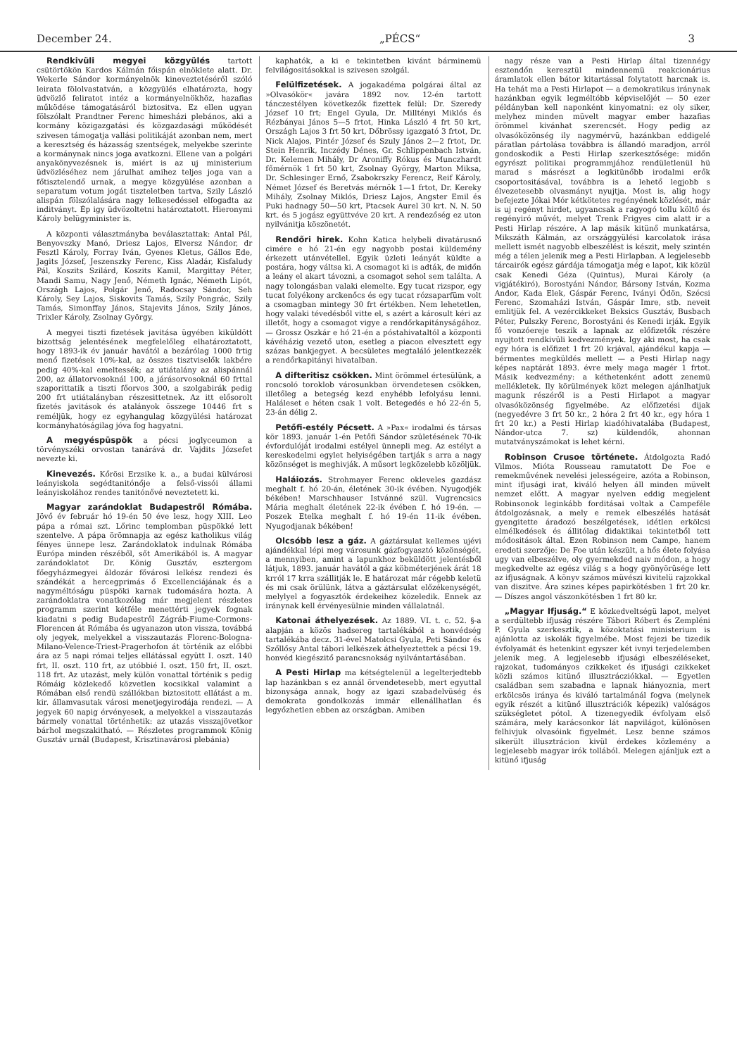December 24. „PÉCS“3
Rendkivüli megyei közgyülés tartott csütörtökön Kardos Kálmán főispán elnöklete alatt. Dr. Wekerle Sándor kormányelnök kineveztetéséről szóló leirata fölolvastatván, a közgyülés elhatározta, hogy üdvözlő feliratot intéz a kormányelnökhöz, hazafias működése támogatásáról biztositva. Ez ellen ugyan fölszólalt Prandtner Ferenc himesházi plebános, aki a kormány közigazgatási és közgazdasági működését szivesen támogatja vallási politikáját azonban nem, mert a keresztség és házasság szentségek, melyekbe szerinte a kormánynak nincs joga avatkozni. Ellene van a polgári anyakönyvezésnek is, miért is az uj ministerium üdvözléséhez nem járulhat amihez teljes joga van a főtisztelendő urnak, a megye közgyülése azonban a separatum votum jogát tiszteletben tartva, Szily László alispán fölszólalására nagy lelkesedéssel elfogadta az inditványt. Ép igy üdvözoltetni határoztatott. Hieronymi Károly belügyminister is.
A központi választmányba beválasztattak: Antal Pál, Benyovszky Manó, Driesz Lajos, Elversz Nándor, dr Fesztl Károly, Forray Iván, Gyenes Kletus, Gállos Ede, Jagits József, Jeszenszky Ferenc, Kiss Aladár, Kisfaludy Pál, Koszits Szilárd, Koszits Kamil, Margittay Péter, Mandi Samu, Nagy Jenő, Németh Ignác, Németh Lipót, Országh Lajos, Polgár Jenő, Radocsay Sándor, Seh Károly, Sey Lajos, Siskovits Tamás, Szily Pongrác, Szily Tamás, Simonffay János, Stajevits János, Szily János, Trixler Károly, Zsolnay György.
A megyei tiszti fizetések javitása ügyében kiküldött bizottság jelentésének megfelelőleg elhatároztatott, hogy 1893-ik év január havától a bezárólag 1000 frtig menő fizetések 10%-kal, az összes tisztviselők lakbére pedig 40%-kal emeltessék; az utiátalány az alispánnál 200, az állatorvosoknál 100, a járásorvosoknál 60 frttal szaporittatik a tiszti főorvos 300, a szolgabirák pedig 200 frt utiátalányban részesittetnek. Az itt elősorolt fizetés javitások és atalányok összege 10446 frt s reméljük, hogy ez egyhangulag közgyülési határozat kormányhatóságilag jóva fog hagyatni.
A megyéspüspök a pécsi joglyceumon a törvényszéki orvostan tanárává dr. Vajdits Józsefet nevezte ki.
Kinevezés. Kőrösi Erzsike k. a., a budai külvárosi leányiskola segédtanitónője a felső-vissói állami leányiskolához rendes tanitónővé neveztetett ki.
Magyar zarándoklat Budapestről Rómába. Jövő év február hó 19-én 50 éve lesz, hogy XIII. Leo pápa a római szt. Lőrinc templomban püspökké lett szentelve. A pápa örömnapja az egész katholikus világ fényes ünnepe lesz. Zarándoklatok indulnak Rómába Európa minden részéből, sőt Amerikából is. A magyar zarándoklatot Dr. König Gusztáv, esztergom főegyházmegyei áldozár fővárosi lelkész rendezi és szándékát a hercegprimás ő Excellenciájának és a nagyméltóságu püspöki karnak tudomására hozta. A zarándoklatra vonatkozólag már megjelent részletes programm szerint kétféle menettérti jegyek fognak kiadatni s pedig Budapestről Zágráb-Fiume-Cormons-Florencen át Rómába és ugyanazon uton vissza, továbbá oly jegyek, melyekkel a visszautazás Florenc-Bologna-Milano-Velence-Triest-Pragerhofon át történik az előbbi ára az 5 napi római teljes ellátással együtt I. oszt. 140 frt, II. oszt. 110 frt, az utóbbié I. oszt. 150 frt, II. oszt. 118 frt. Az utazást, mely külön vonattal történik s pedig Rómáig közlekedő közvetlen kocsikkal valamint a Rómában első rendü szállókban biztositott ellátást a m. kir. államvasutak városi menetjegyirodája rendezi. — A jegyek 60 napig érvényesek, a melyekkel a visszautazás bármely vonattal történhetik: az utazás visszajövetkor bárhol megszakitható. — Részletes programmok König Gusztáv urnál (Budapest, Krisztinavárosi plebánia)
kaphatók, a ki e tekintetben kivánt bárminemü felvilágositásokkal is szivesen szolgál.
Felülfizetések. A jogakadéma polgárai által az »Olvasókör« javára 1892 nov. 12-én tartott tánczestélyen következők fizettek felül: Dr. Szeredy József 10 frt; Engel Gyula, Dr. Milltényi Miklós és Rézbányai János 5—5 frtot, Hinka László 4 frt 50 krt, Országh Lajos 3 frt 50 krt, Dőbrössy igazgató 3 frtot, Dr. Nick Alajos, Pintér József és Szuly János 2—2 frtot, Dr. Stein Henrik, Inczédy Dénes, Gr. Schlippenbach István, Dr. Kelemen Mihály, Dr Aroniffy Rókus és Munczhardt főmérnök 1 frt 50 krt, Zsolnay György, Marton Miksa, Dr. Schlesinger Ernő, Zsabokrszky Ferencz, Reif Károly, Német József és Beretvás mérnök 1—1 frtot, Dr. Kereky Mihály, Zsolnay Miklós, Driesz Lajos, Angster Emil és Puki hadnagy 50—50 krt, Ptacsek Aurel 30 krt. N. N. 50 krt. és 5 jogász együttvéve 20 krt. A rendezőség ez uton nyilvánitja köszönetét.
Rendőri hirek. Kohn Katica helybeli divatárusnő cimére e hó 21-én egy nagyobb postai küldemény érkezett utánvétellel. Egyik üzleti leányát küldte a postára, hogy váltsa ki. A csomagot ki is adták, de midőn a leány el akart távozni, a csomagot sehol sem találta. A nagy tolongásban valaki elemelte. Egy tucat rizspor, egy tucat folyékony arckenőcs és egy tucat rózsaparfüm volt a csomagban mintegy 30 frt értékben. Nem lehetetlen, hogy valaki tévedésből vitte el, s azért a károsult kéri az illetőt, hogy a csomagot vigye a rendőrkapitányságához. — Grossz Oszkár e hó 21-én a póstahivataltól a központi kávéházig vezető uton, esetleg a piacon elvesztett egy százas bankjegyet. A becsületes megtaláló jelentkezzék a rendőrkapitányi hivatalban.
A difteritisz csökken. Mint örömmel értesülünk, a roncsoló toroklob városunkban örvendetesen csökken, illetőleg a betegség kezd enyhébb lefolyásu lenni. Haláleset e héten csak 1 volt. Betegedés e hó 22-én 5, 23-án délig 2.
Petőfi-estély Pécsett. A »Pax« irodalmi és társas kör 1893. január 1-én Petőfi Sándor születésének 70-ik évfordulóját irodalmi estélyel ünnepli meg. Az estélyt a kereskedelmi egylet helyiségében tartják s arra a nagy közönséget is meghivják. A műsort legközelebb közöljük.
Haláiozás. Strohmayer Ferenc okleveles gazdász meghalt f. hó 20-án, életének 30-ik évében. Nyugodjék békében! Marschhauser Istvánné szül. Vugrencsics Mária meghalt életének 22-ik évében f. hó 19-én. — Poszek Etelka meghalt f. hó 19-én 11-ik évében. Nyugodjanak békében!
Olcsóbb lesz a gáz. A gáztársulat kellemes ujévi ajándékkal lépi meg városunk gázfogyasztó közönségét, a mennyiben, amint a lapunkhoz beküldött jelentésből látjuk, 1893. január havától a gáz köbméterjének árát 18 krról 17 krra szállitják le. E határozat már régebb keletü és mi csak örülünk, látva a gáztársulat előzékenységét, melylyel a fogyasztók érdekeihez közeledik. Ennek az iránynak kell érvényesülnie minden vállalatnál.
Katonai áthelyezések. Az 1889. VI. t. c. 52. §-a alapján a közös hadsereg tartalékából a honvédség tartalékába decz. 31-ével Matolcsi Gyula, Peti Sándor és Szőllősy Antal tábori lelkészek áthelyeztettek a pécsi 19. honvéd kiegészitő parancsnokság nyilvántartásában.
A Pesti Hirlap ma kétségtelenül a legelterjedtebb lap hazánkban s ez annál örvendetesebb, mert egyuttal bizonyságа annak, hogy az igazi szabadelvüség és demokrata gondolkozás immár ellenállhatlan és legyőzhetlen ebben az országban. Amiben
nagy része van a Pesti Hirlap által tizennégy esztendőn keresztül mindennemü reakcionárius áramlatok ellen bátor kitartással folytatott harcnak is. Ha tehát ma a Pesti Hirlapot — a demokratikus iránynak hazánkban egyik legméltóbb képviselőjét — 50 ezer példányban kell naponként kinyomatni: ez oly siker, melyhez minden müvelt magyar ember hazafias örömmel kivánhat szerencsét. Hogy pedig az olvasóközönség ily nagymérvü, hazánkban eddigelé páratlan pártolása továbbra is állandó maradjon, arról gondoskodik a Pesti Hirlap szerkesztősége: midőn egyrészt politikai programmjához rendületlenül hü marad s másrészt a legkitünőbb irodalmi erők csoportositásával, továbbra is a lehető legjobb s élvezetesebb olvasmányt nyujtja. Most is, alig hogy befejezte Jókai Mór kétkötetes regényének közlését, már is uj regényt hirdet, ugyancsak a ragyogó tollu költő és regényiró művét, melyet Trenk Frigyes cim alatt ir a Pesti Hirlap részére. A lap másik kitünő munkatársa, Mikszáth Kálmán, az országgyülési karcolatok irása mellett ismét nagyobb elbeszélést is készit, mely szintén még a télen jelenik meg a Pesti Hirlapban. A legjelesebb tárcairók egész gárdája támogatja még e lapot, kik közül csak Kenedi Géza (Quintus), Murai Károly (a vigjátékiró), Borostyáni Nándor, Bársony István, Kozma Andor, Kada Elek, Gáspár Ferenc, Iványi Ödön, Szécsi Ferenc, Szomaházi István, Gáspár Imre, stb. neveit emlitjük fel. A vezércikkeket Beksics Gusztáv, Busbach Péter, Pulszky Ferenc, Borostyáni és Kenedi irják. Egyik fő vonzóereje teszik a lapnak az előfizetők részére nyujtott rendkivüli kedvezmények. Igy aki most, ha csak egy hóra is előfizet 1 frt 20 krjával, ajándékul kapja — bérmentes megküldés mellett — a Pesti Hirlap nagy képes naptárát 1893. évre mely maga magér 1 frtot. Másik kedvezmény: a kéthetenként adott zenemü mellékletek. Ily körülmények közt melegen ajánlhatjuk magunk részéről is a Pesti Hirlapot a magyar olvasóközönség figyelmébe. Az előfizetési dijak (negyedévre 3 frt 50 kr., 2 hóra 2 frt 40 kr., egy hóra 1 frt 20 kr.) a Pesti Hirlap kiadóhivatalába (Budapest, Nándor-utca 7. sz) küldendők, ahonnan mutatványszámokat is lehet kérni.
Robinson Crusoe története. Átdolgozta Radó Vilmos. Mióta Rousseau ramutatott De Foe e remekművének nevelési jelességeire, azóta a Robinson, mint ifjusági irat, kiváló helyen áll minden müvelt nemzet előtt. A magyar nyelven eddig megjelent Robinsonok leginkább forditásai voltak a Campeféle átdolgozásnak, a mely e remek elbeszélés hatását gyengitette áradozó beszélgetések, idétlen erkölcsi elmélkedések és állitólag didaktikai tekintetből tett módositások által. Ezen Robinson nem Campe, hanem eredeti szerzője: De Foe után készült, a hős élete folyása ugy van elbeszélve, oly gyermekded naiv módon, a hogy megkedvelte az egész világ s a hogy gyönyörüsége lett az ifjuságnak. A könyv számos müvészi kivitelü rajzokkal van diszitve. Ára szines képes papirkötésben 1 frt 20 kr. — Díszes angol vászonkötésben 1 frt 80 kr.
„Magyar Ifjuság.“ E közkedveltségü lapot, melyet a serdültebb ifjuság részére Tábori Róbert és Zempléni P. Gyula szerkesztik, a közoktatási ministerium is ajánlotta az iskolák figyelmébe. Most fejezi be tizedik évfolyamát és hetenkint egyszer két ivnyi terjedelemben jelenik meg. A legjelesebb ifjusági elbeszéléseket, rajzokat, tudományos czikkeket és ifjusági czikkeket közli számos kitünő illusztrácziókkal. — Egyetlen családban sem szabadna e lapnak hiányoznia, mert erkölcsös iránya és kiváló tartalmánál fogva (melynek egyik részét a kitünő illusztrációk képezik) valóságos szükségletet pótol. A tizenegyedik évfolyam első számára, mely karácsonkor lát napvilágot, különösen felhivjuk olvasóink figyelmét. Lesz benne számos sikerült illusztrácion kivül érdekes közlemény a legjelesebb magyar irók tollából. Melegen ajánljuk ezt a kitünő ifjuság